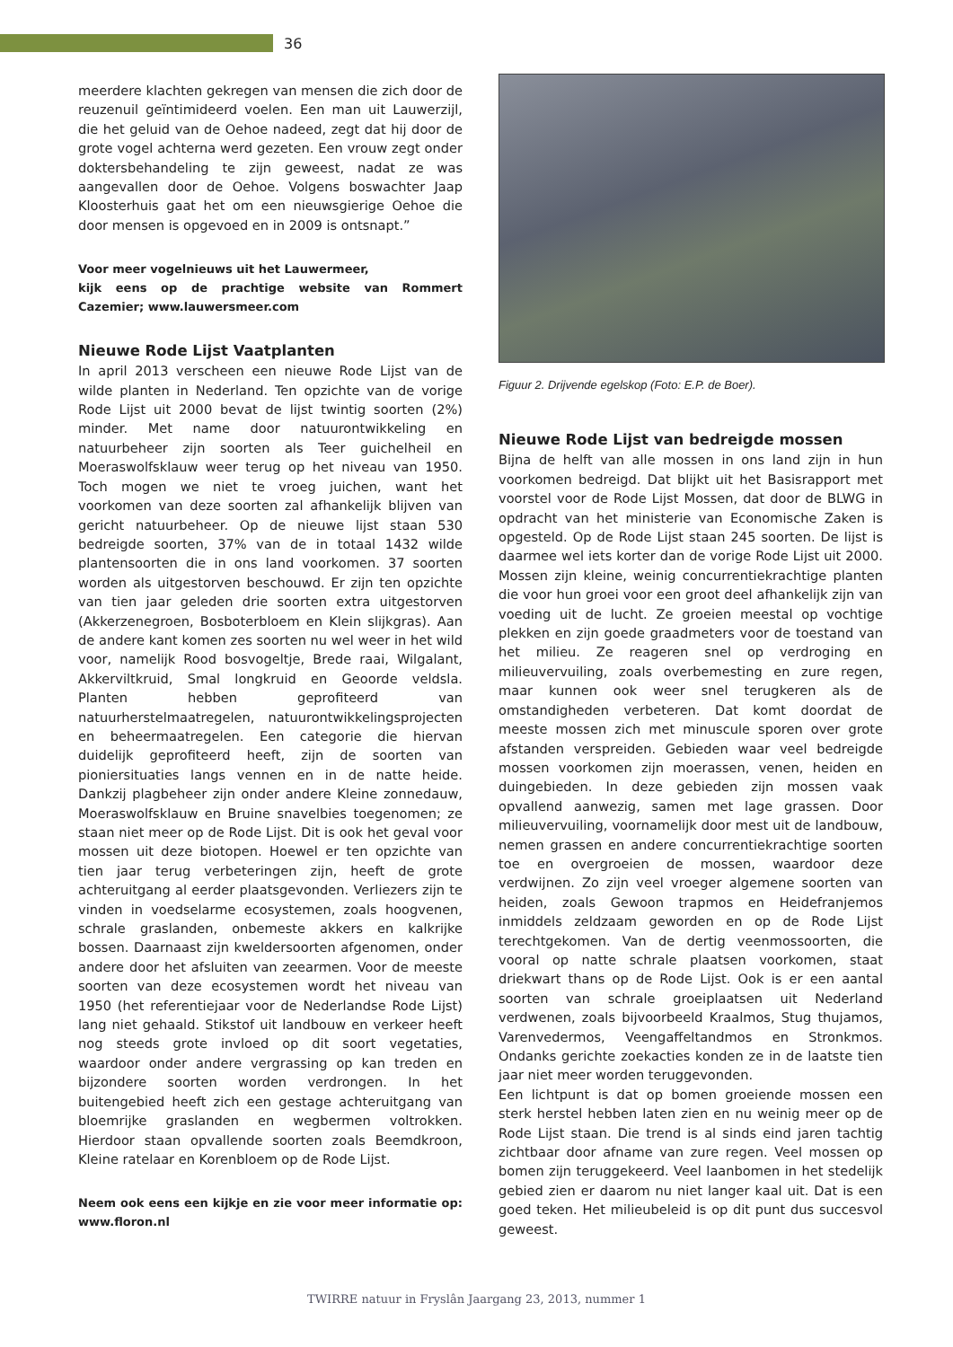36
meerdere klachten gekregen van mensen die zich door de reuzenuil geïntimideerd voelen. Een man uit Lauwerzijl, die het geluid van de Oehoe nadeed, zegt dat hij door de grote vogel achterna werd gezeten. Een vrouw zegt onder doktersbehandeling te zijn geweest, nadat ze was aangevallen door de Oehoe. Volgens boswachter Jaap Kloosterhuis gaat het om een nieuwsgierige Oehoe die door mensen is opgevoed en in 2009 is ontsnapt.”
Voor meer vogelnieuws uit het Lauwermeer,
kijk eens op de prachtige website van Rommert Cazemier; www.lauwersmeer.com
Nieuwe Rode Lijst Vaatplanten
In april 2013 verscheen een nieuwe Rode Lijst van de wilde planten in Nederland. Ten opzichte van de vorige Rode Lijst uit 2000 bevat de lijst twintig soorten (2%) minder. Met name door natuurontwikkeling en natuurbeheer zijn soorten als Teer guichelheil en Moeraswolfsklauw weer terug op het niveau van 1950. Toch mogen we niet te vroeg juichen, want het voorkomen van deze soorten zal afhankelijk blijven van gericht natuurbeheer. Op de nieuwe lijst staan 530 bedreigde soorten, 37% van de in totaal 1432 wilde plantensoorten die in ons land voorkomen. 37 soorten worden als uitgestorven beschouwd. Er zijn ten opzichte van tien jaar geleden drie soorten extra uitgestorven (Akkerzenegroen, Bosboterbloem en Klein slijkgras). Aan de andere kant komen zes soorten nu wel weer in het wild voor, namelijk Rood bosvogeltje, Brede raai, Wilgalant, Akkerviltkruid, Smal longkruid en Geoorde veldsla. Planten hebben geprofiteerd van natuurherstelmaatregelen, natuurontwikkelingsprojecten en beheermaatregelen. Een categorie die hiervan duidelijk geprofiteerd heeft, zijn de soorten van pioniersituaties langs vennen en in de natte heide. Dankzij plagbeheer zijn onder andere Kleine zonnedauw, Moeraswolfsklauw en Bruine snavelbies toegenomen; ze staan niet meer op de Rode Lijst. Dit is ook het geval voor mossen uit deze biotopen. Hoewel er ten opzichte van tien jaar terug verbeteringen zijn, heeft de grote achteruitgang al eerder plaatsgevonden. Verliezers zijn te vinden in voedselarme ecosystemen, zoals hoogvenen, schrale graslanden, onbemeste akkers en kalkrijke bossen. Daarnaast zijn kweldersoorten afgenomen, onder andere door het afsluiten van zeearmen. Voor de meeste soorten van deze ecosystemen wordt het niveau van 1950 (het referentiejaar voor de Nederlandse Rode Lijst) lang niet gehaald. Stikstof uit landbouw en verkeer heeft nog steeds grote invloed op dit soort vegetaties, waardoor onder andere vergrassing op kan treden en bijzondere soorten worden verdrongen. In het buitengebied heeft zich een gestage achteruitgang van bloemrijke graslanden en wegbermen voltrokken. Hierdoor staan opvallende soorten zoals Beemdkroon, Kleine ratelaar en Korenbloem op de Rode Lijst.
Neem ook eens een kijkje en zie voor meer informatie op: www.floron.nl
Figuur 2. Drijvende egelskop (Foto: E.P. de Boer).
Nieuwe Rode Lijst van bedreigde mossen
Bijna de helft van alle mossen in ons land zijn in hun voorkomen bedreigd. Dat blijkt uit het Basisrapport met voorstel voor de Rode Lijst Mossen, dat door de BLWG in opdracht van het ministerie van Economische Zaken is opgesteld. Op de Rode Lijst staan 245 soorten. De lijst is daarmee wel iets korter dan de vorige Rode Lijst uit 2000. Mossen zijn kleine, weinig concurrentiekrachtige planten die voor hun groei voor een groot deel afhankelijk zijn van voeding uit de lucht. Ze groeien meestal op vochtige plekken en zijn goede graadmeters voor de toestand van het milieu. Ze reageren snel op verdroging en milieuvervuiling, zoals overbemesting en zure regen, maar kunnen ook weer snel terugkeren als de omstandigheden verbeteren. Dat komt doordat de meeste mossen zich met minuscule sporen over grote afstanden verspreiden. Gebieden waar veel bedreigde mossen voorkomen zijn moerassen, venen, heiden en duingebieden. In deze gebieden zijn mossen vaak opvallend aanwezig, samen met lage grassen. Door milieuvervuiling, voornamelijk door mest uit de landbouw, nemen grassen en andere concurrentiekrachtige soorten toe en overgroeien de mossen, waardoor deze verdwijnen. Zo zijn veel vroeger algemene soorten van heiden, zoals Gewoon trapmos en Heidefranjemos inmiddels zeldzaam geworden en op de Rode Lijst terechtgekomen. Van de dertig veenmossoorten, die vooral op natte schrale plaatsen voorkomen, staat driekwart thans op de Rode Lijst. Ook is er een aantal soorten van schrale groeiplaatsen uit Nederland verdwenen, zoals bijvoorbeeld Kraalmos, Stug thujamos, Varenvedermos, Veengaffeltandmos en Stronkmos. Ondanks gerichte zoekacties konden ze in de laatste tien jaar niet meer worden teruggevonden.
Een lichtpunt is dat op bomen groeiende mossen een sterk herstel hebben laten zien en nu weinig meer op de Rode Lijst staan. Die trend is al sinds eind jaren tachtig zichtbaar door afname van zure regen. Veel mossen op bomen zijn teruggekeerd. Veel laanbomen in het stedelijk gebied zien er daarom nu niet langer kaal uit. Dat is een goed teken. Het milieubeleid is op dit punt dus succesvol geweest.
TWIRRE natuur in Fryslân Jaargang 23, 2013, nummer 1